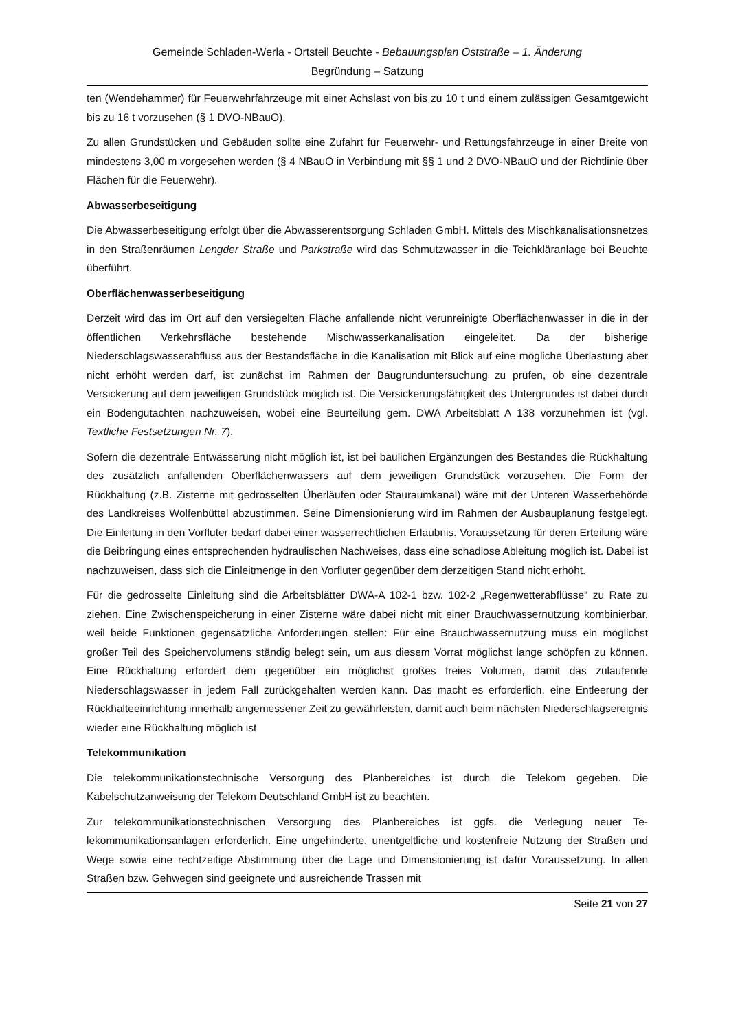Gemeinde Schladen-Werla - Ortsteil Beuchte - Bebauungsplan Oststraße – 1. Änderung
Begründung – Satzung
ten (Wendehammer) für Feuerwehrfahrzeuge mit einer Achslast von bis zu 10 t und einem zulässigen Gesamtgewicht bis zu 16 t vorzusehen (§ 1 DVO-NBauO).
Zu allen Grundstücken und Gebäuden sollte eine Zufahrt für Feuerwehr- und Rettungsfahrzeuge in einer Breite von mindestens 3,00 m vorgesehen werden (§ 4 NBauO in Verbindung mit §§ 1 und 2 DVO-NBauO und der Richtlinie über Flächen für die Feuerwehr).
Abwasserbeseitigung
Die Abwasserbeseitigung erfolgt über die Abwasserentsorgung Schladen GmbH. Mittels des Misch­kanalisationsnetzes in den Straßenräumen Lengder Straße und Parkstraße wird das Schmutzwasser in die Teichkläranlage bei Beuchte überführt.
Oberflächenwasserbeseitigung
Derzeit wird das im Ort auf den versiegelten Fläche anfallende nicht verunreinigte Oberflächenwas­ser in die in der öffentlichen Verkehrsfläche bestehende Mischwasserkanalisation eingeleitet. Da der bisherige Niederschlagswasserabfluss aus der Bestandsfläche in die Kanalisation mit Blick auf eine mögliche Überlastung aber nicht erhöht werden darf, ist zunächst im Rahmen der Baugrunduntersu­chung zu prüfen, ob eine dezentrale Versickerung auf dem jeweiligen Grundstück möglich ist. Die Versickerungsfähigkeit des Untergrundes ist dabei durch ein Bodengutachten nachzuweisen, wobei eine Beurteilung gem. DWA Arbeitsblatt A 138 vorzunehmen ist (vgl. Textliche Festsetzungen Nr. 7).
Sofern die dezentrale Entwässerung nicht möglich ist, ist bei baulichen Ergänzungen des Bestandes die Rückhaltung des zusätzlich anfallenden Oberflächenwassers auf dem jeweiligen Grundstück vor­zusehen. Die Form der Rückhaltung (z.B. Zisterne mit gedrosselten Überläufen oder Stauraumkanal) wäre mit der Unteren Wasserbehörde des Landkreises Wolfenbüttel abzustimmen. Seine Dimensio­nierung wird im Rahmen der Ausbauplanung festgelegt. Die Einleitung in den Vorfluter bedarf dabei einer wasserrechtlichen Erlaubnis. Voraussetzung für deren Erteilung wäre die Beibringung eines entsprechenden hydraulischen Nachweises, dass eine schadlose Ableitung möglich ist. Dabei ist nachzuweisen, dass sich die Einleitmenge in den Vorfluter gegenüber dem derzeitigen Stand nicht erhöht.
Für die gedrosselte Einleitung sind die Arbeitsblätter DWA-A 102-1 bzw. 102-2 „Regenwetterabflüs­se“ zu Rate zu ziehen. Eine Zwischenspeicherung in einer Zisterne wäre dabei nicht mit einer Brauchwassernutzung kombinierbar, weil beide Funktionen gegensätzliche Anforderungen stellen: Für eine Brauchwassernutzung muss ein möglichst großer Teil des Speichervolumens ständig belegt sein, um aus diesem Vorrat möglichst lange schöpfen zu können. Eine Rückhaltung erfordert dem gegenüber ein möglichst großes freies Volumen, damit das zulaufende Niederschlagswasser in jedem Fall zurückgehalten werden kann. Das macht es erforderlich, eine Entleerung der Rückhalteeinrich­tung innerhalb angemessener Zeit zu gewährleisten, damit auch beim nächsten Niederschlagsereig­nis wieder eine Rückhaltung möglich ist
Telekommunikation
Die telekommunikationstechnische Versorgung des Planbereiches ist durch die Telekom gegeben. Die Kabelschutzanweisung der Telekom Deutschland GmbH ist zu beachten.
Zur telekommunikationstechnischen Versorgung des Planbereiches ist ggfs. die Verlegung neuer Te­lekommunikationsanlagen erforderlich. Eine ungehinderte, unentgeltliche und kostenfreie Nutzung der Straßen und Wege sowie eine rechtzeitige Abstimmung über die Lage und Dimensionierung ist dafür Voraussetzung. In allen Straßen bzw. Gehwegen sind geeignete und ausreichende Trassen mit
Seite 21 von 27